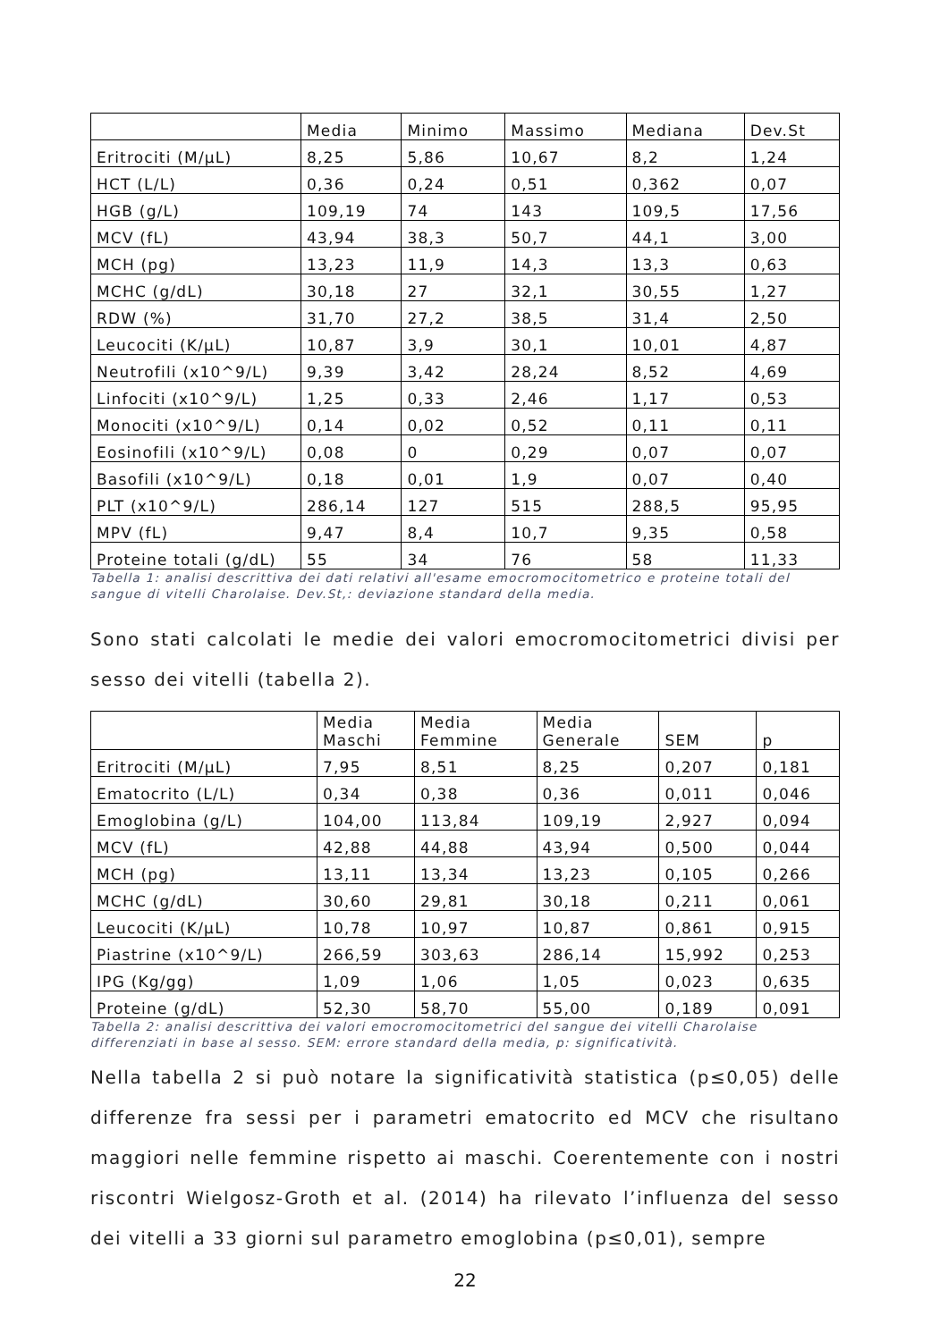| | Media | Minimo | Massimo | Mediana | Dev.St |
| Eritrociti (M/µL) | 8,25 | 5,86 | 10,67 | 8,2 | 1,24 |
| HCT (L/L) | 0,36 | 0,24 | 0,51 | 0,362 | 0,07 |
| HGB (g/L) | 109,19 | 74 | 143 | 109,5 | 17,56 |
| MCV (fL) | 43,94 | 38,3 | 50,7 | 44,1 | 3,00 |
| MCH (pg) | 13,23 | 11,9 | 14,3 | 13,3 | 0,63 |
| MCHC (g/dL) | 30,18 | 27 | 32,1 | 30,55 | 1,27 |
| RDW (%) | 31,70 | 27,2 | 38,5 | 31,4 | 2,50 |
| Leucociti (K/µL) | 10,87 | 3,9 | 30,1 | 10,01 | 4,87 |
| Neutrofili (x10^9/L) | 9,39 | 3,42 | 28,24 | 8,52 | 4,69 |
| Linfociti (x10^9/L) | 1,25 | 0,33 | 2,46 | 1,17 | 0,53 |
| Monociti (x10^9/L) | 0,14 | 0,02 | 0,52 | 0,11 | 0,11 |
| Eosinofili (x10^9/L) | 0,08 | 0 | 0,29 | 0,07 | 0,07 |
| Basofili (x10^9/L) | 0,18 | 0,01 | 1,9 | 0,07 | 0,40 |
| PLT (x10^9/L) | 286,14 | 127 | 515 | 288,5 | 95,95 |
| MPV (fL) | 9,47 | 8,4 | 10,7 | 9,35 | 0,58 |
| Proteine totali (g/dL) | 55 | 34 | 76 | 58 | 11,33 |
Tabella 1: analisi descrittiva dei dati relativi all'esame emocromocitometrico e proteine totali del sangue di vitelli Charolaise. Dev.St,: deviazione standard della media.
Sono stati calcolati le medie dei valori emocromocitometrici divisi per sesso dei vitelli (tabella 2).
| | Media Maschi | Media Femmine | Media Generale | SEM | p |
| Eritrociti (M/µL) | 7,95 | 8,51 | 8,25 | 0,207 | 0,181 |
| Ematocrito (L/L) | 0,34 | 0,38 | 0,36 | 0,011 | 0,046 |
| Emoglobina (g/L) | 104,00 | 113,84 | 109,19 | 2,927 | 0,094 |
| MCV (fL) | 42,88 | 44,88 | 43,94 | 0,500 | 0,044 |
| MCH (pg) | 13,11 | 13,34 | 13,23 | 0,105 | 0,266 |
| MCHC (g/dL) | 30,60 | 29,81 | 30,18 | 0,211 | 0,061 |
| Leucociti (K/µL) | 10,78 | 10,97 | 10,87 | 0,861 | 0,915 |
| Piastrine (x10^9/L) | 266,59 | 303,63 | 286,14 | 15,992 | 0,253 |
| IPG (Kg/gg) | 1,09 | 1,06 | 1,05 | 0,023 | 0,635 |
| Proteine (g/dL) | 52,30 | 58,70 | 55,00 | 0,189 | 0,091 |
Tabella 2: analisi descrittiva dei valori emocromocitometrici del sangue dei vitelli Charolaise differenziati in base al sesso. SEM: errore standard della media, p: significatività.
Nella tabella 2 si può notare la significatività statistica (p≤0,05) delle differenze fra sessi per i parametri ematocrito ed MCV che risultano maggiori nelle femmine rispetto ai maschi. Coerentemente con i nostri riscontri Wielgosz-Groth et al. (2014) ha rilevato l’influenza del sesso dei vitelli a 33 giorni sul parametro emoglobina (p≤0,01), sempre
22